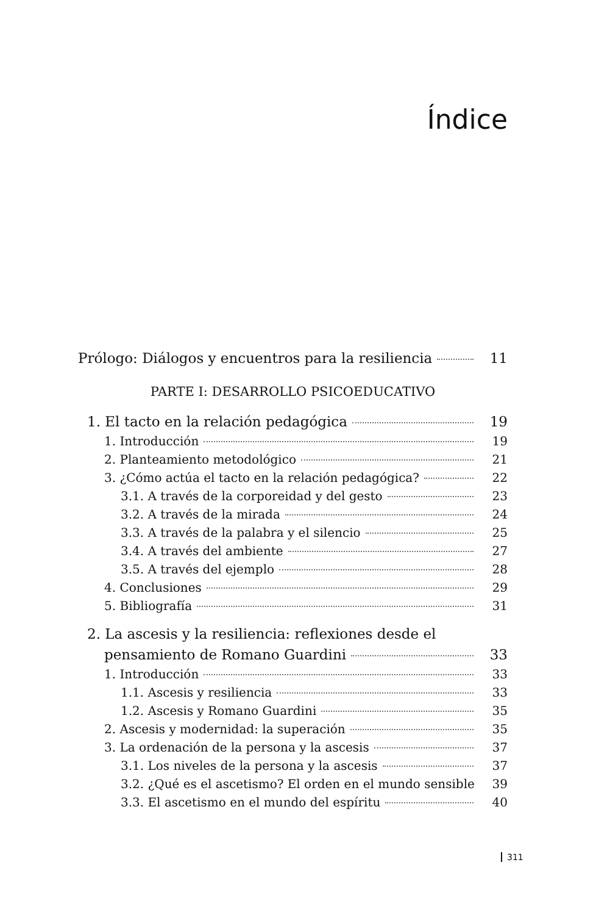Índice
Prólogo: Diálogos y encuentros para la resiliencia 11
PARTE I: DESARROLLO PSICOEDUCATIVO
1. El tacto en la relación pedagógica 19
1. Introducción 19
2. Planteamiento metodológico 21
3. ¿Cómo actúa el tacto en la relación pedagógica? 22
3.1. A través de la corporeidad y del gesto 23
3.2. A través de la mirada 24
3.3. A través de la palabra y el silencio 25
3.4. A través del ambiente 27
3.5. A través del ejemplo 28
4. Conclusiones 29
5. Bibliografía 31
2. La ascesis y la resiliencia: reflexiones desde el
pensamiento de Romano Guardini 33
1. Introducción 33
1.1. Ascesis y resiliencia 33
1.2. Ascesis y Romano Guardini 35
2. Ascesis y modernidad: la superación 35
3. La ordenación de la persona y la ascesis 37
3.1. Los niveles de la persona y la ascesis 37
3.2. ¿Qué es el ascetismo? El orden en el mundo sensible 39
3.3. El ascetismo en el mundo del espíritu 40
311